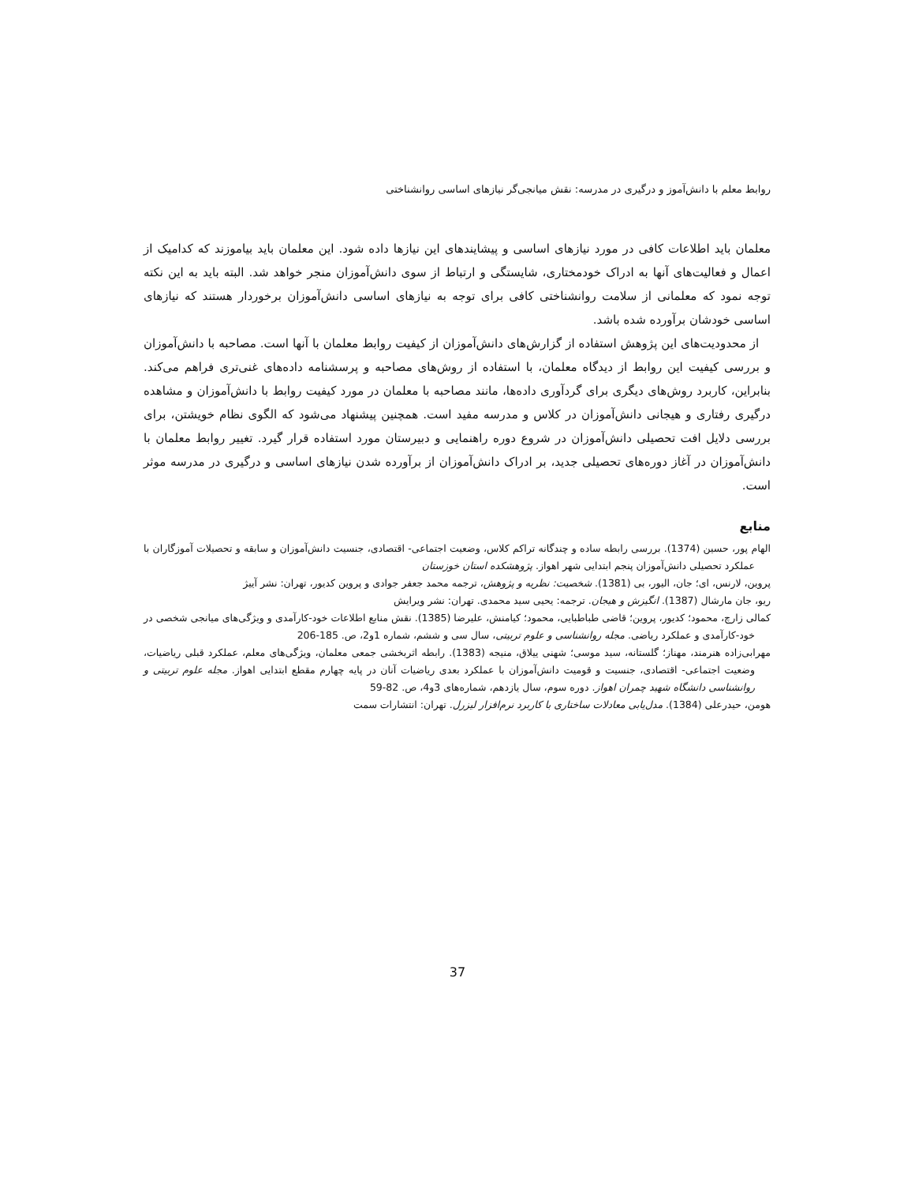روابط معلم با دانش‌آموز و درگیری در مدرسه: نقش میانجی‌گر نیازهای اساسی روانشناختی
معلمان باید اطلاعات کافی در مورد نیازهای اساسی و پیشایندهای این نیازها داده شود. این معلمان باید بیاموزند که کدامیک از اعمال و فعالیت‌های آنها به ادراک خودمختاری، شایستگی و ارتباط از سوی دانش‌آموزان منجر خواهد شد. البته باید به این نکته توجه نمود که معلمانی از سلامت روانشناختی کافی برای توجه به نیازهای اساسی دانش‌آموزان برخوردار هستند که نیازهای اساسی خودشان برآورده شده باشد.
از محدودیت‌های این پژوهش استفاده از گزارش‌های دانش‌آموزان از کیفیت روابط معلمان با آنها است. مصاحبه با دانش‌آموزان و بررسی کیفیت این روابط از دیدگاه معلمان، با استفاده از روش‌های مصاحبه و پرسشنامه داده‌های غنی‌تری فراهم می‌کند. بنابراین، کاربرد روش‌های دیگری برای گردآوری داده‌ها، مانند مصاحبه با معلمان در مورد کیفیت روابط با دانش‌آموزان و مشاهده درگیری رفتاری و هیجانی دانش‌آموزان در کلاس و مدرسه مفید است. همچنین پیشنهاد می‌شود که الگوی نظام خویشتن، برای بررسی دلایل افت تحصیلی دانش‌آموزان در شروع دوره راهنمایی و دبیرستان مورد استفاده قرار گیرد. تغییر روابط معلمان با دانش‌آموزان در آغاز دوره‌های تحصیلی جدید، بر ادراک دانش‌آموزان از برآورده شدن نیازهای اساسی و درگیری در مدرسه موثر است.
منابع
الهام پور، حسین (1374). بررسی رابطه ساده و چندگانه تراکم کلاس، وضعیت اجتماعی- اقتصادی، جنسیت دانش‌آموزان و سابقه و تحصیلات آموزگاران با عملکرد تحصیلی دانش‌آموزان پنجم ابتدایی شهر اهواز. پژوهشکده استان خوزستان
پروین، لارنس، ای؛ جان، الیور، بی (1381). شخصیت: نظریه و پژوهش، ترجمه محمد جعفر جوادی و پروین کدیور، تهران: نشر آییژ
ریو، جان مارشال (1387). انگیزش و هیجان. ترجمه: یحیی سید محمدی. تهران: نشر ویرایش
کمالی زارچ، محمود؛ کدیور، پروین؛ قاضی طباطبایی، محمود؛ کیامنش، علیرضا (1385). نقش منابع اطلاعات خود-کارآمدی و ویژگی‌های میانجی شخصی در خود-کارآمدی و عملکرد ریاضی. مجله روانشناسی و علوم تربیتی، سال سی و ششم، شماره 1و2، ص. 185-206
مهرابی‌زاده هنرمند، مهناز؛ گلستانه، سید موسی؛ شهنی ییلاق، منیجه (1383). رابطه اثربخشی جمعی معلمان، ویژگی‌های معلم، عملکرد قبلی ریاضیات، وضعیت اجتماعی- اقتصادی، جنسیت و قومیت دانش‌آموزان با عملکرد بعدی ریاضیات آنان در پایه چهارم مقطع ابتدایی اهواز. مجله علوم تربیتی و روانشناسی دانشگاه شهید چمران اهواز. دوره سوم، سال یازدهم، شماره‌های 3و4، ص. 82-59
هومن، حیدرعلی (1384). مدل‌یابی معادلات ساختاری با کاربرد نرم‌افزار لیزرل. تهران: انتشارات سمت
37